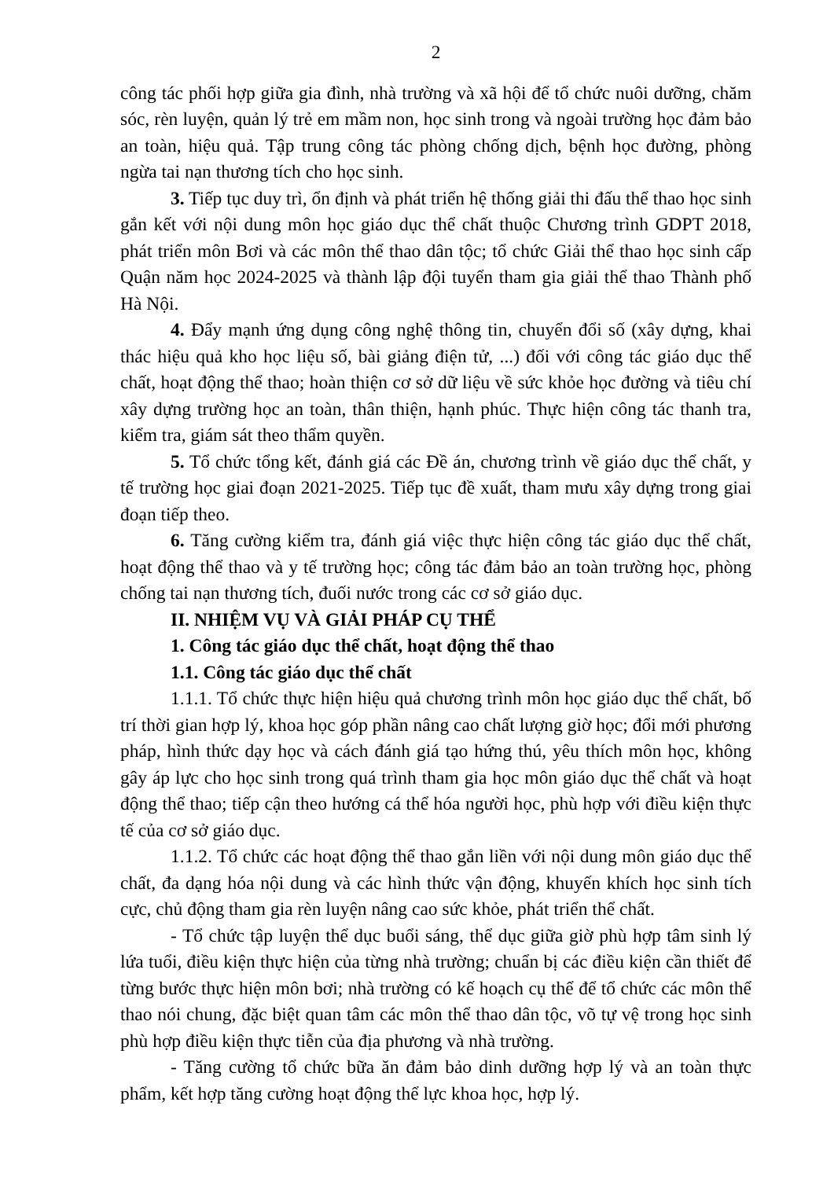2
công tác phối hợp giữa gia đình, nhà trường và xã hội để tổ chức nuôi dưỡng, chăm sóc, rèn luyện, quản lý trẻ em mầm non, học sinh trong và ngoài trường học đảm bảo an toàn, hiệu quả. Tập trung công tác phòng chống dịch, bệnh học đường, phòng ngừa tai nạn thương tích cho học sinh.
3. Tiếp tục duy trì, ổn định và phát triển hệ thống giải thi đấu thể thao học sinh gắn kết với nội dung môn học giáo dục thể chất thuộc Chương trình GDPT 2018, phát triển môn Bơi và các môn thể thao dân tộc; tổ chức Giải thể thao học sinh cấp Quận năm học 2024-2025 và thành lập đội tuyển tham gia giải thể thao Thành phố Hà Nội.
4. Đẩy mạnh ứng dụng công nghệ thông tin, chuyển đổi số (xây dựng, khai thác hiệu quả kho học liệu số, bài giảng điện tử, ...) đối với công tác giáo dục thể chất, hoạt động thể thao; hoàn thiện cơ sở dữ liệu về sức khỏe học đường và tiêu chí xây dựng trường học an toàn, thân thiện, hạnh phúc. Thực hiện công tác thanh tra, kiểm tra, giám sát theo thẩm quyền.
5. Tổ chức tổng kết, đánh giá các Đề án, chương trình về giáo dục thể chất, y tế trường học giai đoạn 2021-2025. Tiếp tục đề xuất, tham mưu xây dựng trong giai đoạn tiếp theo.
6. Tăng cường kiểm tra, đánh giá việc thực hiện công tác giáo dục thể chất, hoạt động thể thao và y tế trường học; công tác đảm bảo an toàn trường học, phòng chống tai nạn thương tích, đuối nước trong các cơ sở giáo dục.
II. NHIỆM VỤ VÀ GIẢI PHÁP CỤ THỂ
1. Công tác giáo dục thể chất, hoạt động thể thao
1.1. Công tác giáo dục thể chất
1.1.1. Tổ chức thực hiện hiệu quả chương trình môn học giáo dục thể chất, bố trí thời gian hợp lý, khoa học góp phần nâng cao chất lượng giờ học; đổi mới phương pháp, hình thức dạy học và cách đánh giá tạo hứng thú, yêu thích môn học, không gây áp lực cho học sinh trong quá trình tham gia học môn giáo dục thể chất và hoạt động thể thao; tiếp cận theo hướng cá thể hóa người học, phù hợp với điều kiện thực tế của cơ sở giáo dục.
1.1.2. Tổ chức các hoạt động thể thao gắn liền với nội dung môn giáo dục thể chất, đa dạng hóa nội dung và các hình thức vận động, khuyến khích học sinh tích cực, chủ động tham gia rèn luyện nâng cao sức khỏe, phát triển thể chất.
- Tổ chức tập luyện thể dục buổi sáng, thể dục giữa giờ phù hợp tâm sinh lý lứa tuổi, điều kiện thực hiện của từng nhà trường; chuẩn bị các điều kiện cần thiết để từng bước thực hiện môn bơi; nhà trường có kế hoạch cụ thể để tổ chức các môn thể thao nói chung, đặc biệt quan tâm các môn thể thao dân tộc, võ tự vệ trong học sinh phù hợp điều kiện thực tiễn của địa phương và nhà trường.
- Tăng cường tổ chức bữa ăn đảm bảo dinh dưỡng hợp lý và an toàn thực phẩm, kết hợp tăng cường hoạt động thể lực khoa học, hợp lý.